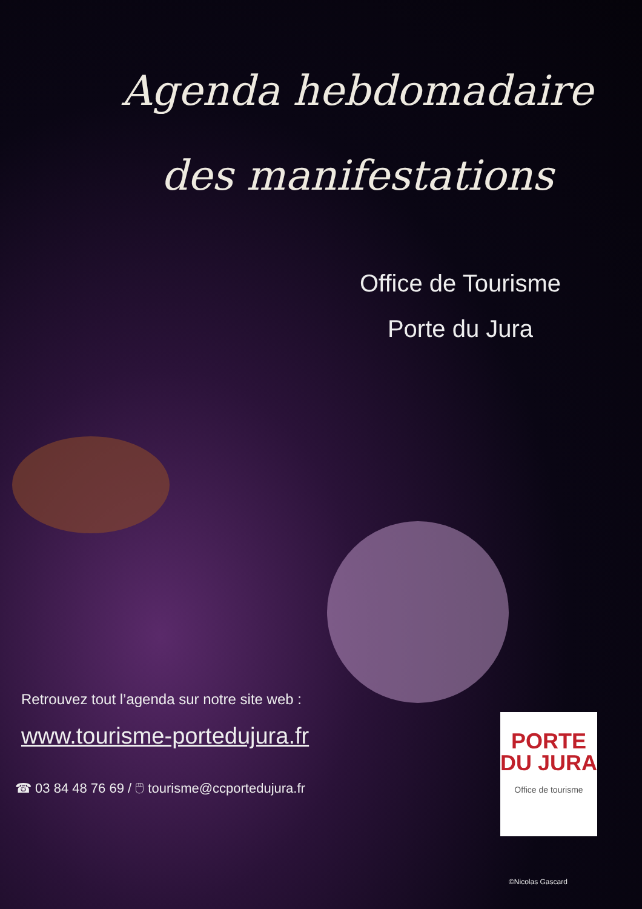Agenda hebdomadaire
des manifestations
Office de Tourisme
Porte du Jura
Retrouvez tout l’agenda sur notre site web :
www.tourisme-portedujura.fr
☎ 03 84 48 76 69 / 🖱 tourisme@ccportedujura.fr
PORTE
DU JURA
Office de tourisme
©Nicolas Gascard